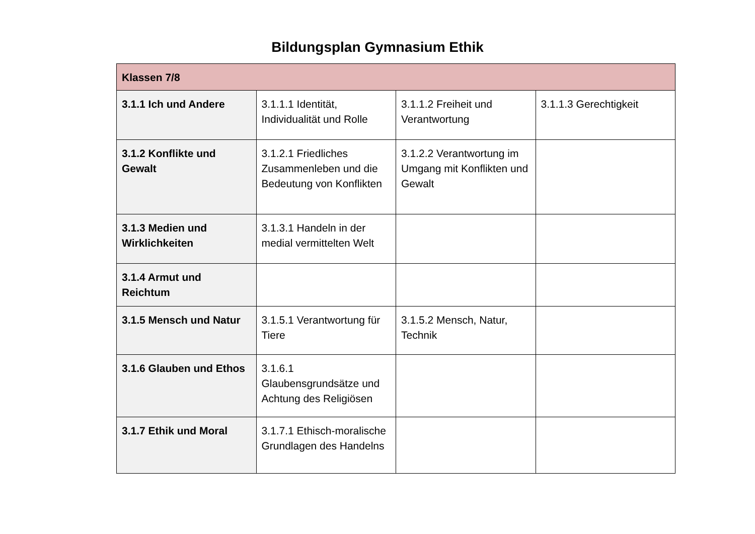Bildungsplan Gymnasium Ethik
| Klassen 7/8 | | | |
| 3.1.1 Ich und Andere | 3.1.1.1 Identität, Individualität und Rolle | 3.1.1.2 Freiheit und Verantwortung | 3.1.1.3 Gerechtigkeit |
| 3.1.2 Konflikte und Gewalt | 3.1.2.1 Friedliches Zusammenleben und die Bedeutung von Konflikten | 3.1.2.2 Verantwortung im Umgang mit Konflikten und Gewalt | |
| 3.1.3 Medien und Wirklichkeiten | 3.1.3.1 Handeln in der medial vermittelten Welt | | |
| 3.1.4 Armut und Reichtum | | | |
| 3.1.5 Mensch und Natur | 3.1.5.1 Verantwortung für Tiere | 3.1.5.2 Mensch, Natur, Technik | |
| 3.1.6 Glauben und Ethos | 3.1.6.1 Glaubensgrundsätze und Achtung des Religiösen | | |
| 3.1.7 Ethik und Moral | 3.1.7.1 Ethisch-moralische Grundlagen des Handelns | | |